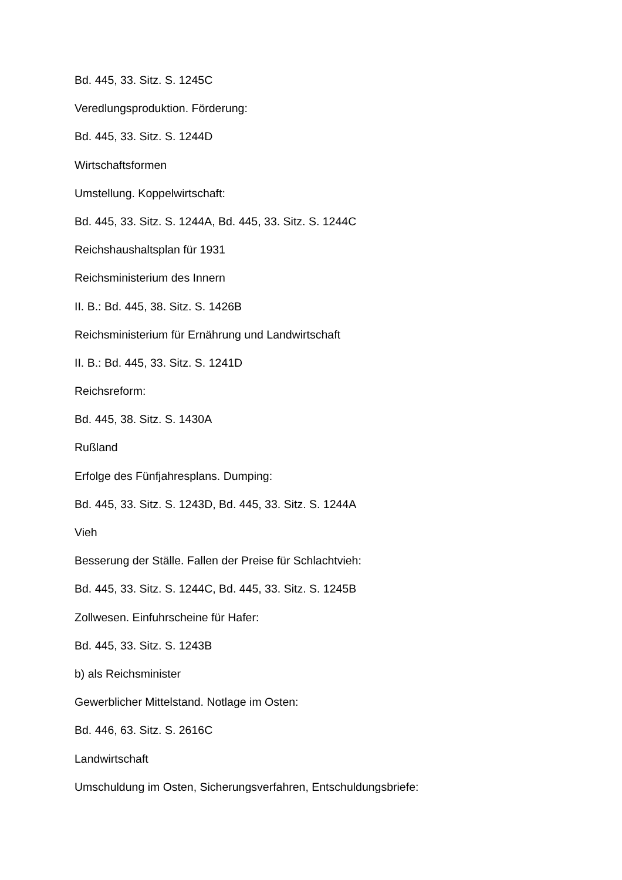Bd. 445, 33. Sitz. S. 1245C
Veredlungsproduktion. Förderung:
Bd. 445, 33. Sitz. S. 1244D
Wirtschaftsformen
Umstellung. Koppelwirtschaft:
Bd. 445, 33. Sitz. S. 1244A, Bd. 445, 33. Sitz. S. 1244C
Reichshaushaltsplan für 1931
Reichsministerium des Innern
II. B.: Bd. 445, 38. Sitz. S. 1426B
Reichsministerium für Ernährung und Landwirtschaft
II. B.: Bd. 445, 33. Sitz. S. 1241D
Reichsreform:
Bd. 445, 38. Sitz. S. 1430A
Rußland
Erfolge des Fünfjahresplans. Dumping:
Bd. 445, 33. Sitz. S. 1243D, Bd. 445, 33. Sitz. S. 1244A
Vieh
Besserung der Ställe. Fallen der Preise für Schlachtvieh:
Bd. 445, 33. Sitz. S. 1244C, Bd. 445, 33. Sitz. S. 1245B
Zollwesen. Einfuhrscheine für Hafer:
Bd. 445, 33. Sitz. S. 1243B
b) als Reichsminister
Gewerblicher Mittelstand. Notlage im Osten:
Bd. 446, 63. Sitz. S. 2616C
Landwirtschaft
Umschuldung im Osten, Sicherungsverfahren, Entschuldungsbriefe: